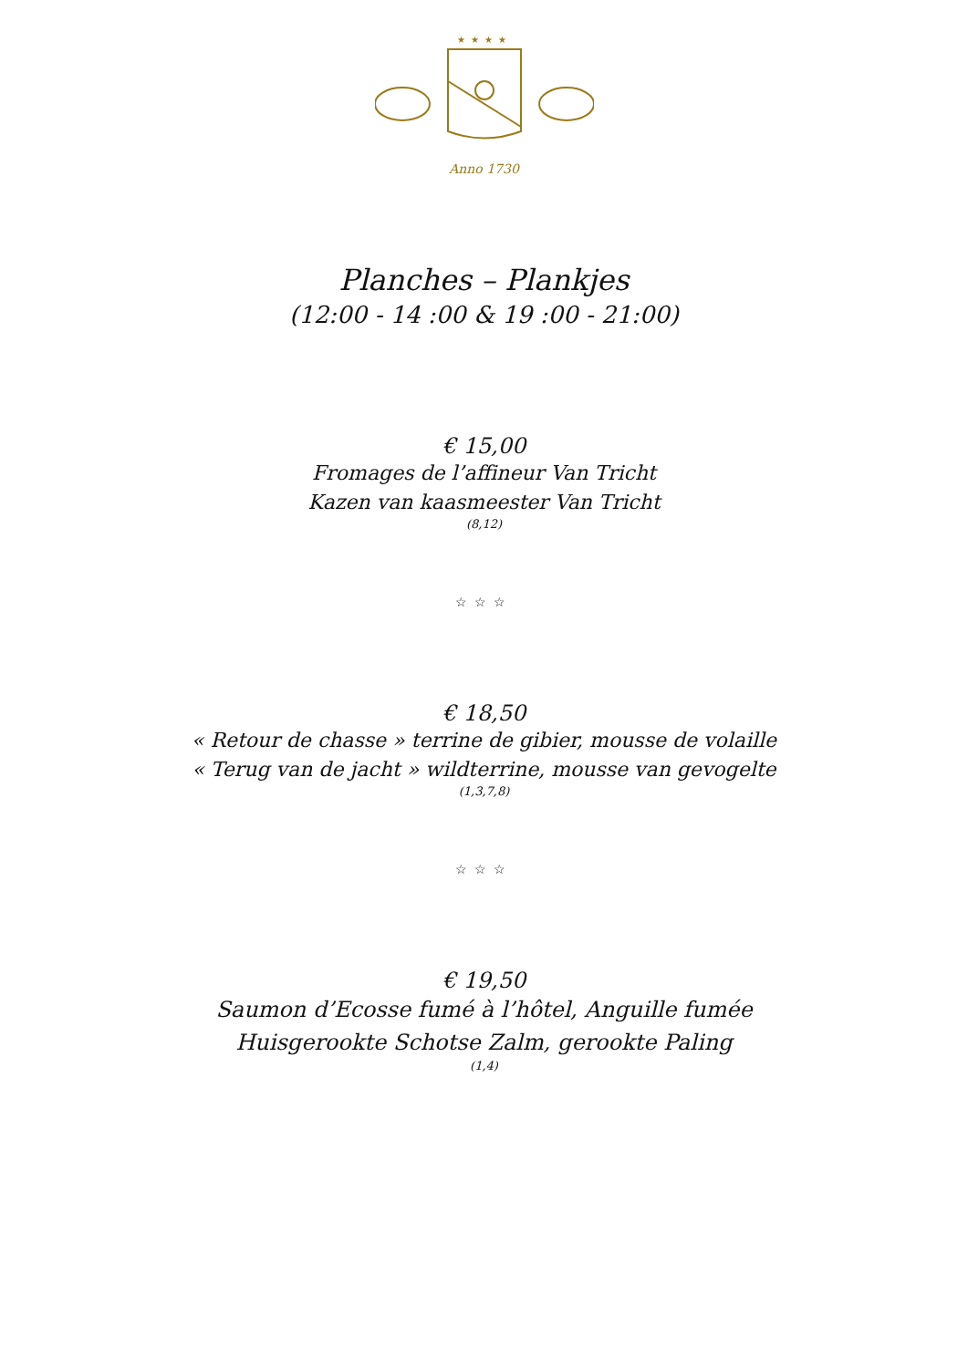★★★★
Anno 1730
Planches – Plankjes
(12:00 - 14 :00 & 19 :00 - 21:00)
€ 15,00
Fromages de l’affineur Van Tricht
Kazen van kaasmeester Van Tricht
(8,12)
☆☆☆
€ 18,50
« Retour de chasse » terrine de gibier, mousse de volaille
« Terug van de jacht » wildterrine, mousse van gevogelte
(1,3,7,8)
☆☆☆
€ 19,50
Saumon d’Ecosse fumé à l’hôtel, Anguille fumée
Huisgerookte Schotse Zalm, gerookte Paling
(1,4)